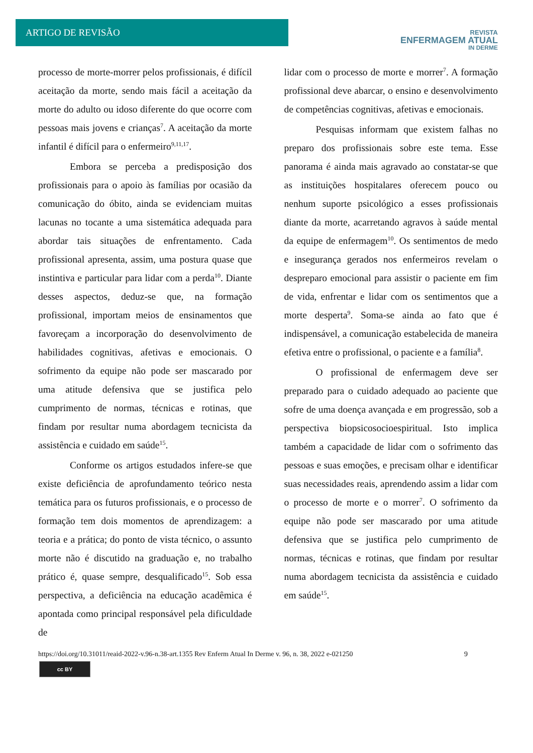ARTIGO DE REVISÃO
REVISTA
ENFERMAGEM ATUAL
IN DERME
processo de morte-morrer pelos profissionais, é difícil aceitação da morte, sendo mais fácil a aceitação da morte do adulto ou idoso diferente do que ocorre com pessoas mais jovens e crianças<sup>7</sup>. A aceitação da morte infantil é difícil para o enfermeiro<sup>9,11,17</sup>.
Embora se perceba a predisposição dos profissionais para o apoio às famílias por ocasião da comunicação do óbito, ainda se evidenciam muitas lacunas no tocante a uma sistemática adequada para abordar tais situações de enfrentamento. Cada profissional apresenta, assim, uma postura quase que instintiva e particular para lidar com a perda<sup>10</sup>. Diante desses aspectos, deduz-se que, na formação profissional, importam meios de ensinamentos que favoreçam a incorporação do desenvolvimento de habilidades cognitivas, afetivas e emocionais. O sofrimento da equipe não pode ser mascarado por uma atitude defensiva que se justifica pelo cumprimento de normas, técnicas e rotinas, que findam por resultar numa abordagem tecnicista da assistência e cuidado em saúde<sup>15</sup>.
Conforme os artigos estudados infere-se que existe deficiência de aprofundamento teórico nesta temática para os futuros profissionais, e o processo de formação tem dois momentos de aprendizagem: a teoria e a prática; do ponto de vista técnico, o assunto morte não é discutido na graduação e, no trabalho prático é, quase sempre, desqualificado<sup>15</sup>. Sob essa perspectiva, a deficiência na educação acadêmica é apontada como principal responsável pela dificuldade de
lidar com o processo de morte e morrer<sup>7</sup>. A formação profissional deve abarcar, o ensino e desenvolvimento de competências cognitivas, afetivas e emocionais.
Pesquisas informam que existem falhas no preparo dos profissionais sobre este tema. Esse panorama é ainda mais agravado ao constatar-se que as instituições hospitalares oferecem pouco ou nenhum suporte psicológico a esses profissionais diante da morte, acarretando agravos à saúde mental da equipe de enfermagem<sup>10</sup>. Os sentimentos de medo e insegurança gerados nos enfermeiros revelam o despreparo emocional para assistir o paciente em fim de vida, enfrentar e lidar com os sentimentos que a morte desperta<sup>9</sup>. Soma-se ainda ao fato que é indispensável, a comunicação estabelecida de maneira efetiva entre o profissional, o paciente e a família<sup>8</sup>.
O profissional de enfermagem deve ser preparado para o cuidado adequado ao paciente que sofre de uma doença avançada e em progressão, sob a perspectiva biopsicosocioespiritual. Isto implica também a capacidade de lidar com o sofrimento das pessoas e suas emoções, e precisam olhar e identificar suas necessidades reais, aprendendo assim a lidar com o processo de morte e o morrer<sup>7</sup>. O sofrimento da equipe não pode ser mascarado por uma atitude defensiva que se justifica pelo cumprimento de normas, técnicas e rotinas, que findam por resultar numa abordagem tecnicista da assistência e cuidado em saúde<sup>15</sup>.
https://doi.org/10.31011/reaid-2022-v.96-n.38-art.1355 Rev Enferm Atual In Derme v. 96, n. 38, 2022 e-021250 9
cc BY